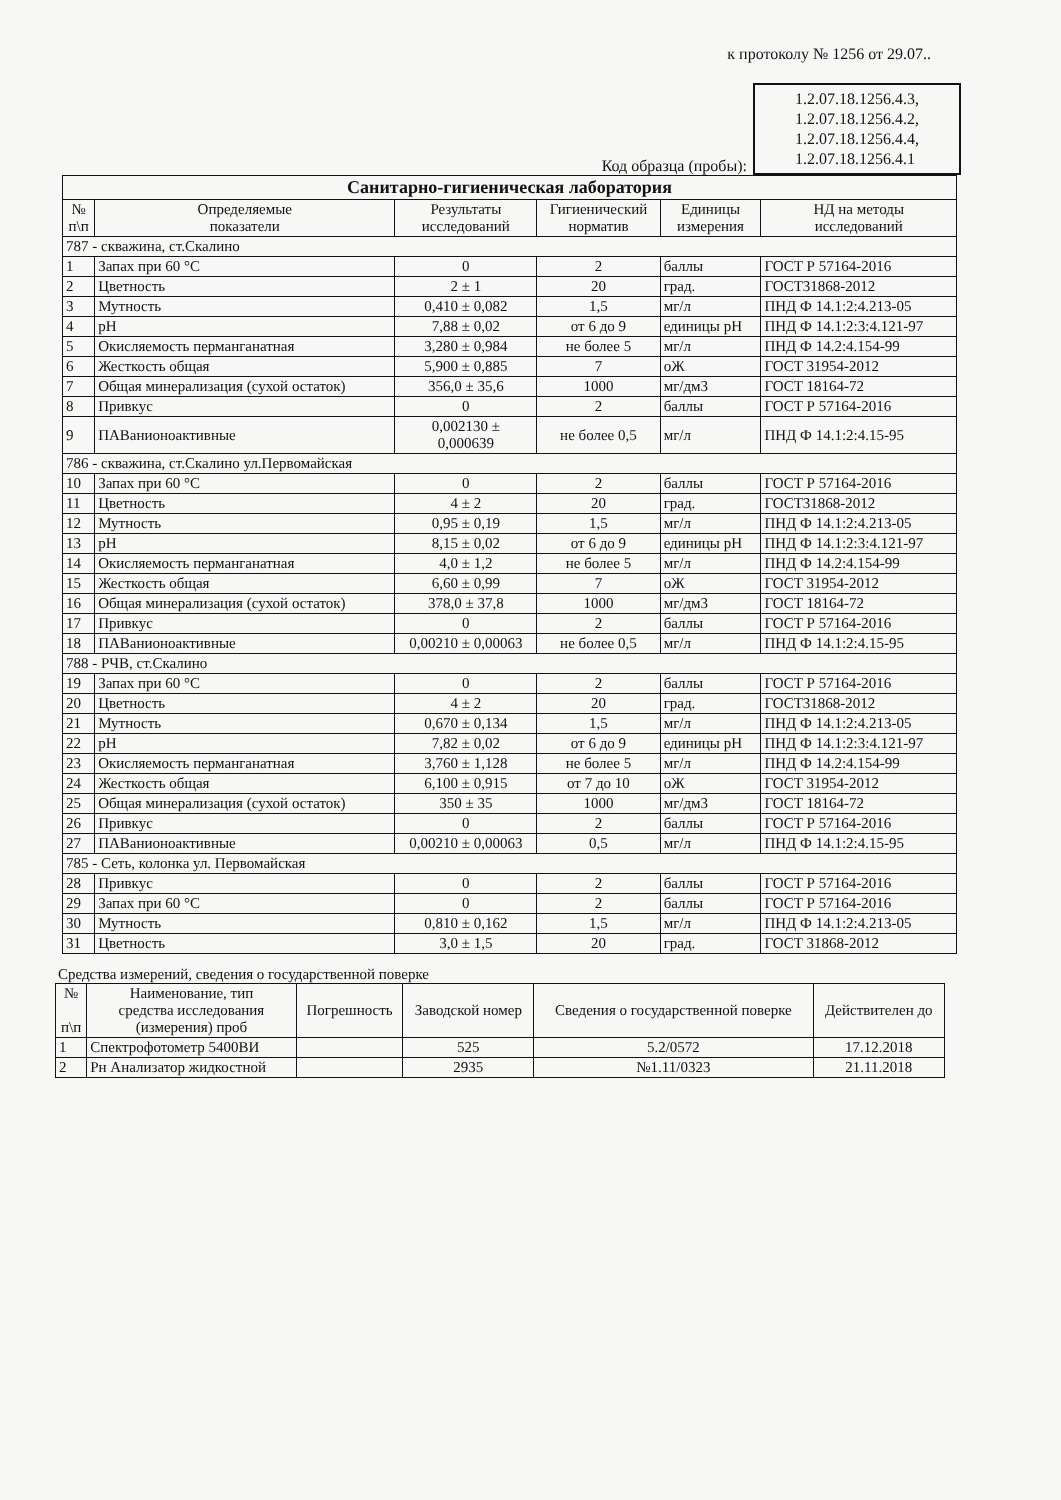к протоколу № 1256 от 29.07..
Код образца (пробы):
1.2.07.18.1256.4.3,
1.2.07.18.1256.4.2,
1.2.07.18.1256.4.4,
1.2.07.18.1256.4.1
| Санитарно-гигиеническая лаборатория | | | | | |
| --- | --- | --- | --- | --- | --- |
| № п\п | Определяемые показатели | Результаты исследований | Гигиенический норматив | Единицы измерения | НД на методы исследований |
| 787 - скважина, ст.Скалино | | | | | |
| 1 | Запах при 60 °С | 0 | 2 | баллы | ГОСТ Р 57164-2016 |
| 2 | Цветность | 2 ± 1 | 20 | град. | ГОСТ31868-2012 |
| 3 | Мутность | 0,410 ± 0,082 | 1,5 | мг/л | ПНД Ф 14.1:2:4.213-05 |
| 4 | pH | 7,88 ± 0,02 | от 6 до 9 | единицы pH | ПНД Ф 14.1:2:3:4.121-97 |
| 5 | Окисляемость перманганатная | 3,280 ± 0,984 | не более 5 | мг/л | ПНД Ф 14.2:4.154-99 |
| 6 | Жесткость общая | 5,900 ± 0,885 | 7 | оЖ | ГОСТ 31954-2012 |
| 7 | Общая минерализация (сухой остаток) | 356,0 ± 35,6 | 1000 | мг/дм3 | ГОСТ 18164-72 |
| 8 | Привкус | 0 | 2 | баллы | ГОСТ Р 57164-2016 |
| 9 | ПАВанионоактивные | 0,002130 ± 0,000639 | не более 0,5 | мг/л | ПНД Ф 14.1:2:4.15-95 |
| 786 - скважина, ст.Скалино ул.Первомайская | | | | | |
| 10 | Запах при 60 °С | 0 | 2 | баллы | ГОСТ Р 57164-2016 |
| 11 | Цветность | 4 ± 2 | 20 | град. | ГОСТ31868-2012 |
| 12 | Мутность | 0,95 ± 0,19 | 1,5 | мг/л | ПНД Ф 14.1:2:4.213-05 |
| 13 | pH | 8,15 ± 0,02 | от 6 до 9 | единицы pH | ПНД Ф 14.1:2:3:4.121-97 |
| 14 | Окисляемость перманганатная | 4,0 ± 1,2 | не более 5 | мг/л | ПНД Ф 14.2:4.154-99 |
| 15 | Жесткость общая | 6,60 ± 0,99 | 7 | оЖ | ГОСТ 31954-2012 |
| 16 | Общая минерализация (сухой остаток) | 378,0 ± 37,8 | 1000 | мг/дм3 | ГОСТ 18164-72 |
| 17 | Привкус | 0 | 2 | баллы | ГОСТ Р 57164-2016 |
| 18 | ПАВанионоактивные | 0,00210 ± 0,00063 | не более 0,5 | мг/л | ПНД Ф 14.1:2:4.15-95 |
| 788 - РЧВ, ст.Скалино | | | | | |
| 19 | Запах при 60 °С | 0 | 2 | баллы | ГОСТ Р 57164-2016 |
| 20 | Цветность | 4 ± 2 | 20 | град. | ГОСТ31868-2012 |
| 21 | Мутность | 0,670 ± 0,134 | 1,5 | мг/л | ПНД Ф 14.1:2:4.213-05 |
| 22 | pH | 7,82 ± 0,02 | от 6 до 9 | единицы pH | ПНД Ф 14.1:2:3:4.121-97 |
| 23 | Окисляемость перманганатная | 3,760 ± 1,128 | не более 5 | мг/л | ПНД Ф 14.2:4.154-99 |
| 24 | Жесткость общая | 6,100 ± 0,915 | от 7 до 10 | оЖ | ГОСТ 31954-2012 |
| 25 | Общая минерализация (сухой остаток) | 350 ± 35 | 1000 | мг/дм3 | ГОСТ 18164-72 |
| 26 | Привкус | 0 | 2 | баллы | ГОСТ Р 57164-2016 |
| 27 | ПАВанионоактивные | 0,00210 ± 0,00063 | 0,5 | мг/л | ПНД Ф 14.1:2:4.15-95 |
| 785 - Сеть, колонка ул. Первомайская | | | | | |
| 28 | Привкус | 0 | 2 | баллы | ГОСТ Р 57164-2016 |
| 29 | Запах при 60 °С | 0 | 2 | баллы | ГОСТ Р 57164-2016 |
| 30 | Мутность | 0,810 ± 0,162 | 1,5 | мг/л | ПНД Ф 14.1:2:4.213-05 |
| 31 | Цветность | 3,0 ± 1,5 | 20 | град. | ГОСТ 31868-2012 |
Средства измерений, сведения о государственной поверке
| № п\п | Наименование, тип средства исследования (измерения) проб | Погрешность | Заводской номер | Сведения о государственной поверке | Действителен до |
| --- | --- | --- | --- | --- | --- |
| 1 | Спектрофотометр 5400ВИ | | 525 | 5.2/0572 | 17.12.2018 |
| 2 | Рн Анализатор жидкостной | | 2935 | №1.11/0323 | 21.11.2018 |